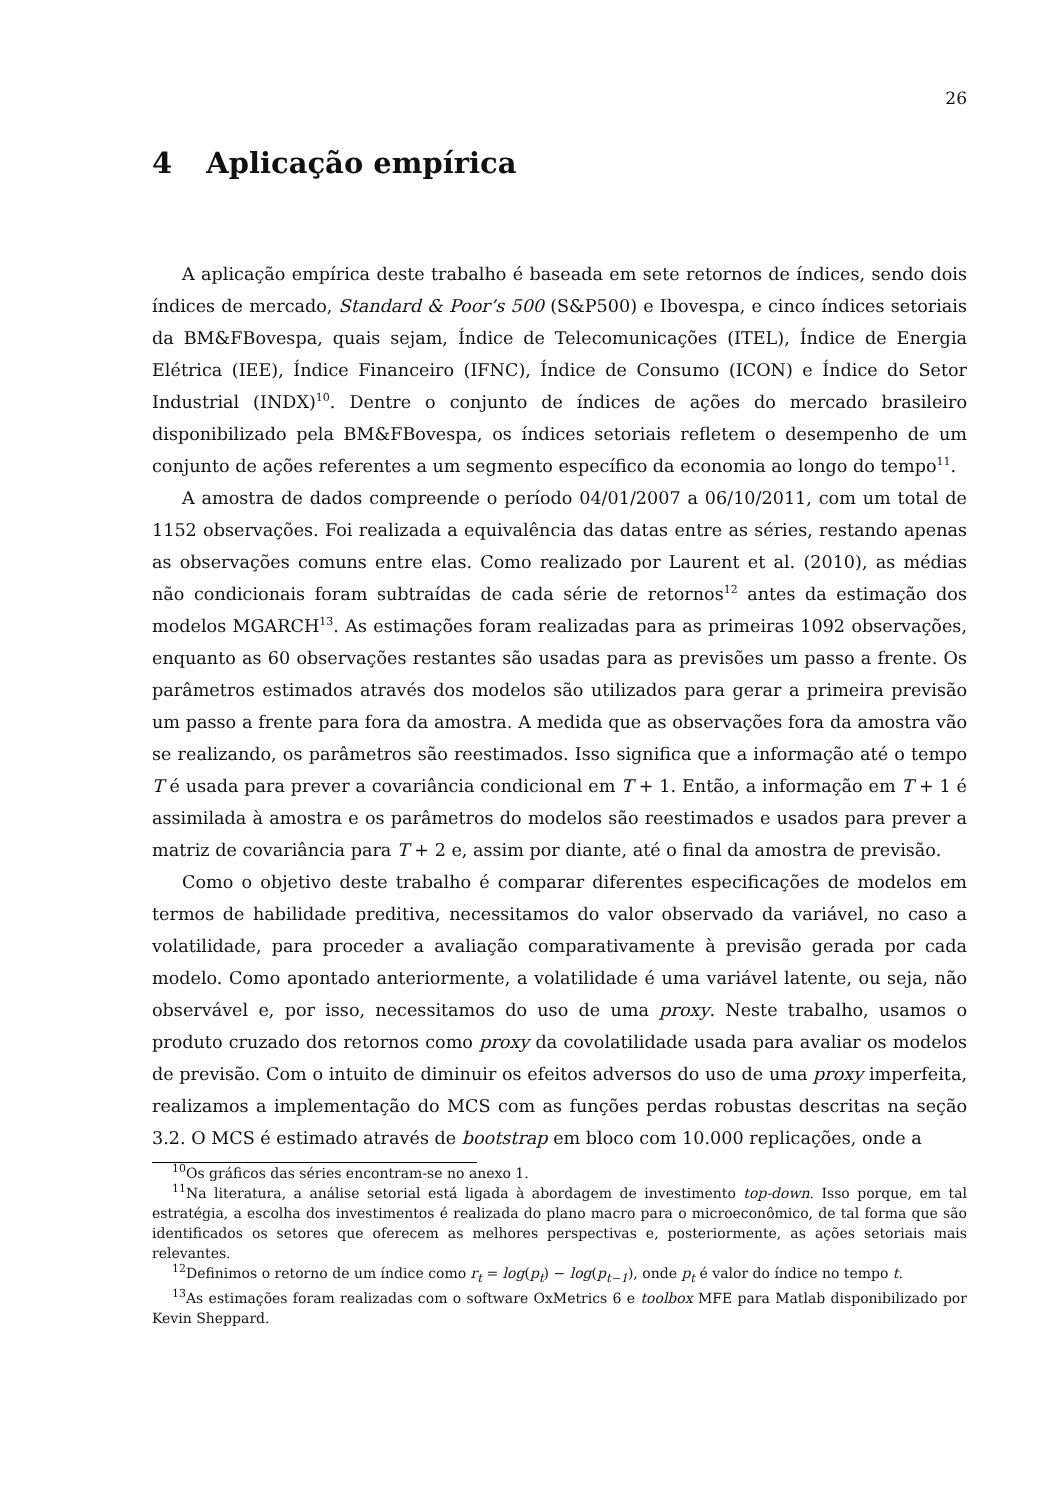26
4 Aplicação empírica
A aplicação empírica deste trabalho é baseada em sete retornos de índices, sendo dois índices de mercado, Standard & Poor’s 500 (S&P500) e Ibovespa, e cinco índices setoriais da BM&FBovespa, quais sejam, Índice de Telecomunicações (ITEL), Índice de Energia Elétrica (IEE), Índice Financeiro (IFNC), Índice de Consumo (ICON) e Índice do Setor Industrial (INDX)<sup>10</sup>. Dentre o conjunto de índices de ações do mercado brasileiro disponibilizado pela BM&FBovespa, os índices setoriais refletem o desempenho de um conjunto de ações referentes a um segmento específico da economia ao longo do tempo<sup>11</sup>.
A amostra de dados compreende o período 04/01/2007 a 06/10/2011, com um total de 1152 observações. Foi realizada a equivalência das datas entre as séries, restando apenas as observações comuns entre elas. Como realizado por Laurent et al. (2010), as médias não condicionais foram subtraídas de cada série de retornos<sup>12</sup> antes da estimação dos modelos MGARCH<sup>13</sup>. As estimações foram realizadas para as primeiras 1092 observações, enquanto as 60 observações restantes são usadas para as previsões um passo a frente. Os parâmetros estimados através dos modelos são utilizados para gerar a primeira previsão um passo a frente para fora da amostra. A medida que as observações fora da amostra vão se realizando, os parâmetros são reestimados. Isso significa que a informação até o tempo T é usada para prever a covariância condicional em T + 1. Então, a informação em T + 1 é assimilada à amostra e os parâmetros do modelos são reestimados e usados para prever a matriz de covariância para T + 2 e, assim por diante, até o final da amostra de previsão.
Como o objetivo deste trabalho é comparar diferentes especificações de modelos em termos de habilidade preditiva, necessitamos do valor observado da variável, no caso a volatilidade, para proceder a avaliação comparativamente à previsão gerada por cada modelo. Como apontado anteriormente, a volatilidade é uma variável latente, ou seja, não observável e, por isso, necessitamos do uso de uma proxy. Neste trabalho, usamos o produto cruzado dos retornos como proxy da covolatilidade usada para avaliar os modelos de previsão. Com o intuito de diminuir os efeitos adversos do uso de uma proxy imperfeita, realizamos a implementação do MCS com as funções perdas robustas descritas na seção 3.2. O MCS é estimado através de bootstrap em bloco com 10.000 replicações, onde a
<sup>10</sup> Os gráficos das séries encontram-se no anexo 1.
<sup>11</sup>Na literatura, a análise setorial está ligada à abordagem de investimento top-down. Isso porque, em tal estratégia, a escolha dos investimentos é realizada do plano macro para o microeconômico, de tal forma que são identificados os setores que oferecem as melhores perspectivas e, posteriormente, as ações setoriais mais relevantes.
<sup>12</sup> Definimos o retorno de um índice como r<sub>t</sub> = log(p<sub>t</sub>) − log(p<sub>t−1</sub>), onde p<sub>t</sub> é valor do índice no tempo t.
<sup>13</sup> As estimações foram realizadas com o software OxMetrics 6 e toolbox MFE para Matlab disponibilizado por Kevin Sheppard.